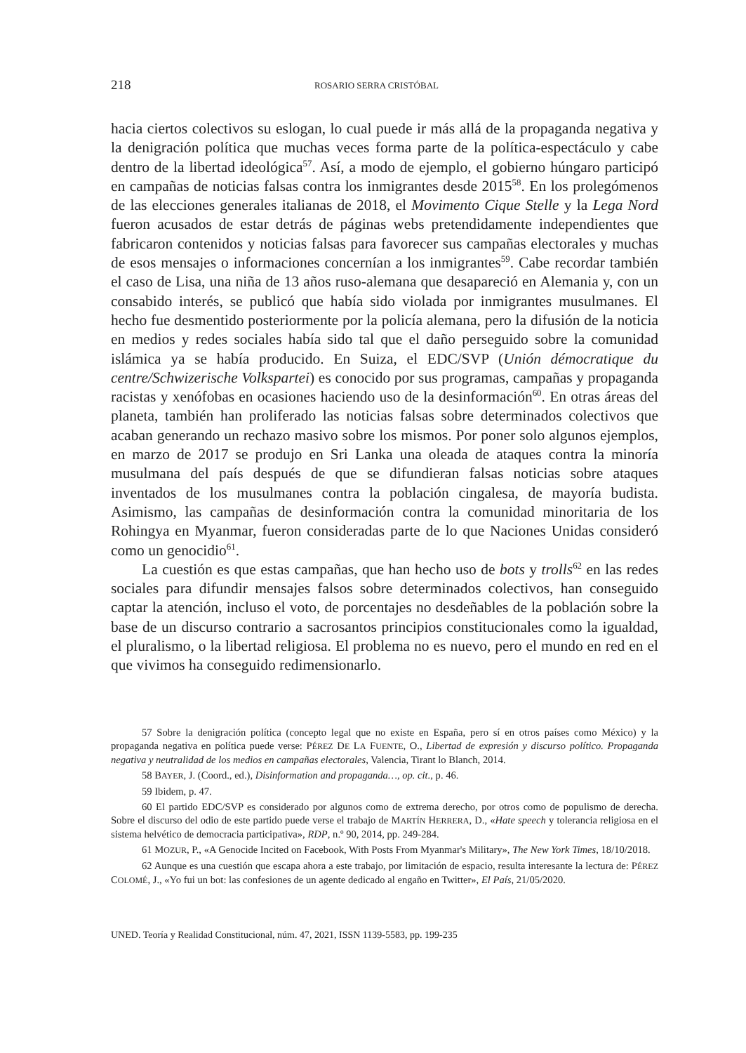218 ROSARIO SERRA CRISTÓBAL
hacia ciertos colectivos su eslogan, lo cual puede ir más allá de la propaganda negativa y la denigración política que muchas veces forma parte de la política-espectáculo y cabe dentro de la libertad ideológica<sup>57</sup>. Así, a modo de ejemplo, el gobierno húngaro participó en campañas de noticias falsas contra los inmigrantes desde 2015<sup>58</sup>. En los prolegómenos de las elecciones generales italianas de 2018, el Movimento Cique Stelle y la Lega Nord fueron acusados de estar detrás de páginas webs pretendidamente independientes que fabricaron contenidos y noticias falsas para favorecer sus campañas electorales y muchas de esos mensajes o informaciones concernían a los inmigrantes<sup>59</sup>. Cabe recordar también el caso de Lisa, una niña de 13 años ruso-alemana que desapareció en Alemania y, con un consabido interés, se publicó que había sido violada por inmigrantes musulmanes. El hecho fue desmentido posteriormente por la policía alemana, pero la difusión de la noticia en medios y redes sociales había sido tal que el daño perseguido sobre la comunidad islámica ya se había producido. En Suiza, el EDC/SVP (Unión démocratique du centre/Schwizerische Volkspartei) es conocido por sus programas, campañas y propaganda racistas y xenófobas en ocasiones haciendo uso de la desinformación<sup>60</sup>. En otras áreas del planeta, también han proliferado las noticias falsas sobre determinados colectivos que acaban generando un rechazo masivo sobre los mismos. Por poner solo algunos ejemplos, en marzo de 2017 se produjo en Sri Lanka una oleada de ataques contra la minoría musulmana del país después de que se difundieran falsas noticias sobre ataques inventados de los musulmanes contra la población cingalesa, de mayoría budista. Asimismo, las campañas de desinformación contra la comunidad minoritaria de los Rohingya en Myanmar, fueron consideradas parte de lo que Naciones Unidas consideró como un genocidio<sup>61</sup>.
La cuestión es que estas campañas, que han hecho uso de bots y trolls<sup>62</sup> en las redes sociales para difundir mensajes falsos sobre determinados colectivos, han conseguido captar la atención, incluso el voto, de porcentajes no desdeñables de la población sobre la base de un discurso contrario a sacrosantos principios constitucionales como la igualdad, el pluralismo, o la libertad religiosa. El problema no es nuevo, pero el mundo en red en el que vivimos ha conseguido redimensionarlo.
57 Sobre la denigración política (concepto legal que no existe en España, pero sí en otros países como México) y la propaganda negativa en política puede verse: PÉREZ DE LA FUENTE, O., Libertad de expresión y discurso político. Propaganda negativa y neutralidad de los medios en campañas electorales, Valencia, Tirant lo Blanch, 2014.
58 BAYER, J. (Coord., ed.), Disinformation and propaganda…, op. cit., p. 46.
59 Ibidem, p. 47.
60 El partido EDC/SVP es considerado por algunos como de extrema derecho, por otros como de populismo de derecha. Sobre el discurso del odio de este partido puede verse el trabajo de MARTÍN HERRERA, D., «Hate speech y tolerancia religiosa en el sistema helvético de democracia participativa», RDP, n.º 90, 2014, pp. 249-284.
61 MOZUR, P., «A Genocide Incited on Facebook, With Posts From Myanmar's Military», The New York Times, 18/10/2018.
62 Aunque es una cuestión que escapa ahora a este trabajo, por limitación de espacio, resulta interesante la lectura de: PÉREZ COLOMÉ, J., «Yo fui un bot: las confesiones de un agente dedicado al engaño en Twitter», El País, 21/05/2020.
UNED. Teoría y Realidad Constitucional, núm. 47, 2021, ISSN 1139-5583, pp. 199-235